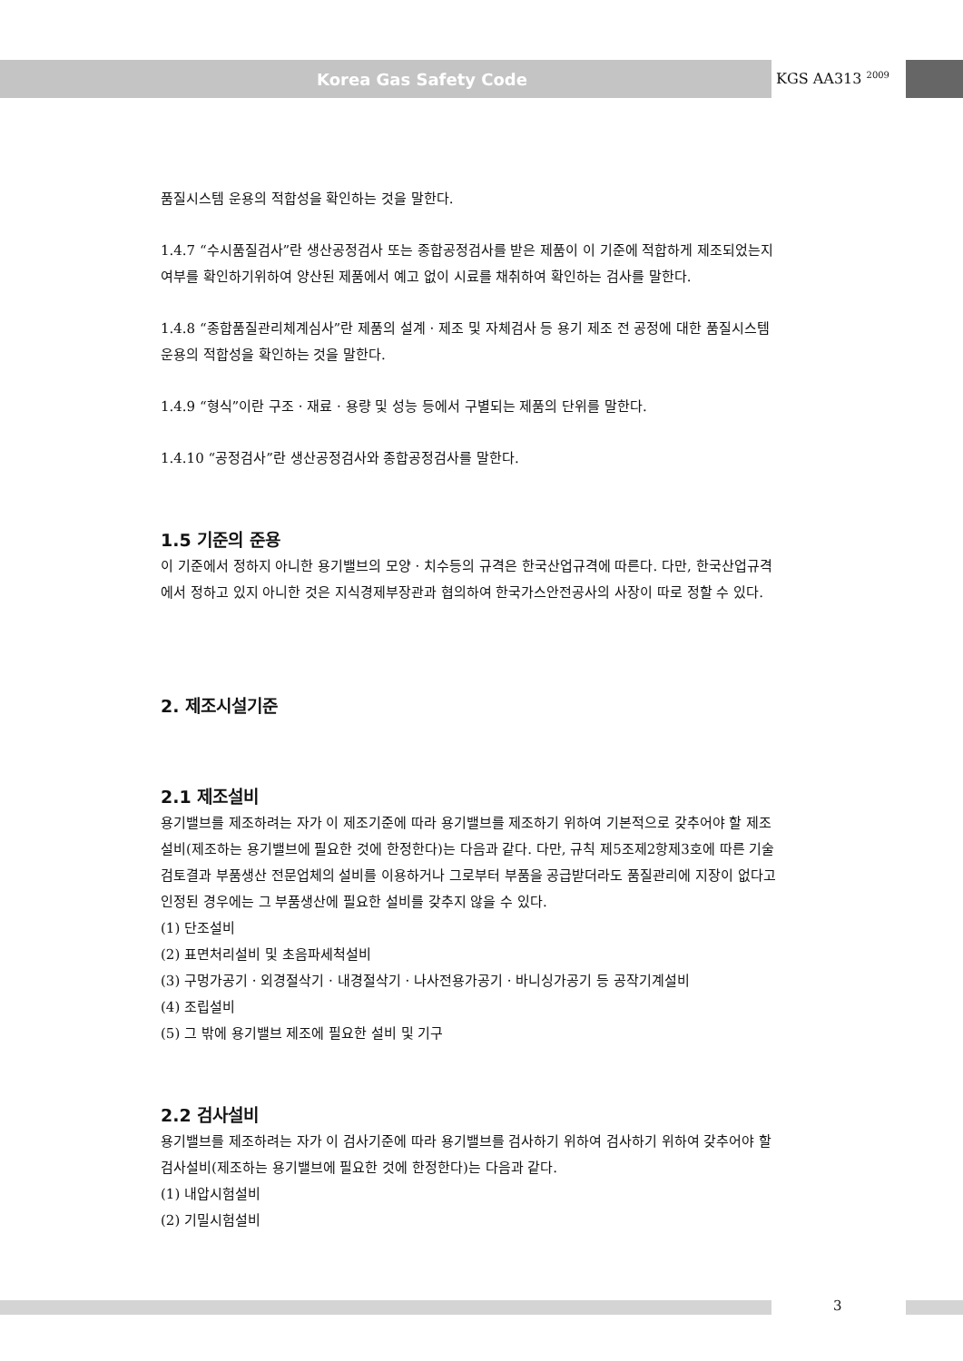Korea Gas Safety Code KGS AA313 <sup>2009</sup>
품질시스템 운용의 적합성을 확인하는 것을 말한다.
1.4.7 “수시품질검사”란 생산공정검사 또는 종합공정검사를 받은 제품이 이 기준에 적합하게 제조되었는지 여부를 확인하기위하여 양산된 제품에서 예고 없이 시료를 채취하여 확인하는 검사를 말한다.
1.4.8 “종합품질관리체계심사”란 제품의 설계 · 제조 및 자체검사 등 용기 제조 전 공정에 대한 품질시스템 운용의 적합성을 확인하는 것을 말한다.
1.4.9 “형식”이란 구조 · 재료 · 용량 및 성능 등에서 구별되는 제품의 단위를 말한다.
1.4.10 “공정검사”란 생산공정검사와 종합공정검사를 말한다.
1.5 기준의 준용
이 기준에서 정하지 아니한 용기밸브의 모양 · 치수등의 규격은 한국산업규격에 따른다. 다만, 한국산업규격에서 정하고 있지 아니한 것은 지식경제부장관과 협의하여 한국가스안전공사의 사장이 따로 정할 수 있다.
2. 제조시설기준
2.1 제조설비
용기밸브를 제조하려는 자가 이 제조기준에 따라 용기밸브를 제조하기 위하여 기본적으로 갖추어야 할 제조설비(제조하는 용기밸브에 필요한 것에 한정한다)는 다음과 같다. 다만, 규칙 제5조제2항제3호에 따른 기술검토결과 부품생산 전문업체의 설비를 이용하거나 그로부터 부품을 공급받더라도 품질관리에 지장이 없다고 인정된 경우에는 그 부품생산에 필요한 설비를 갖추지 않을 수 있다.
(1) 단조설비
(2) 표면처리설비 및 초음파세척설비
(3) 구멍가공기 · 외경절삭기 · 내경절삭기 · 나사전용가공기 · 바니싱가공기 등 공작기계설비
(4) 조립설비
(5) 그 밖에 용기밸브 제조에 필요한 설비 및 기구
2.2 검사설비
용기밸브를 제조하려는 자가 이 검사기준에 따라 용기밸브를 검사하기 위하여 검사하기 위하여 갖추어야 할 검사설비(제조하는 용기밸브에 필요한 것에 한정한다)는 다음과 같다.
(1) 내압시험설비
(2) 기밀시험설비
3